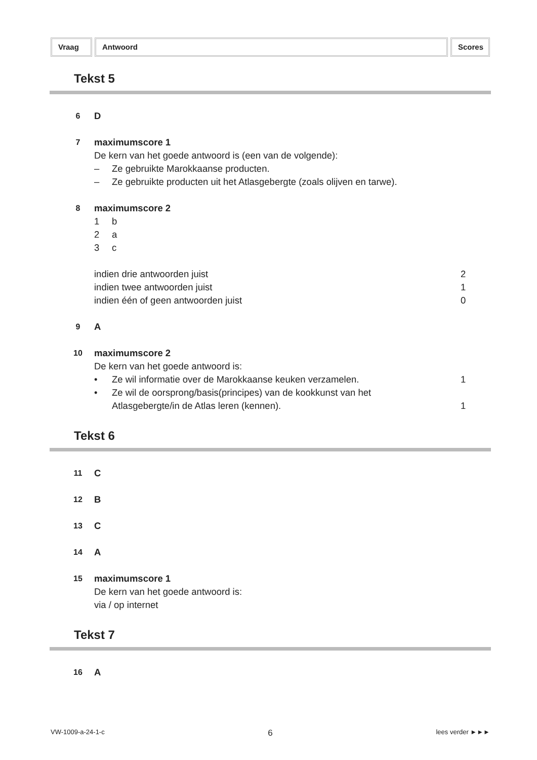Vraag Antwoord Scores
Tekst 5
6
D
7
maximumscore 1
De kern van het goede antwoord is (een van de volgende):
– Ze gebruikte Marokkaanse producten.
– Ze gebruikte producten uit het Atlasgebergte (zoals olijven en tarwe).
8
maximumscore 2
1 b
2 a
3 c
indien drie antwoorden juist 2
indien twee antwoorden juist 1
indien één of geen antwoorden juist
0
9
A
10
maximumscore 2
De kern van het goede antwoord is:
• Ze wil informatie over de Marokkaanse keuken verzamelen.
1
• Ze wil de oorsprong/basis(principes) van de kookkunst van het
Atlasgebergte/in de Atlas leren (kennen).
1
Tekst 6
11
C
12
B
13
C
14
A
15
maximumscore 1
De kern van het goede antwoord is:
via / op internet
Tekst 7
16
A
VW-1009-a-24-1-c 6 lees verder ►►►